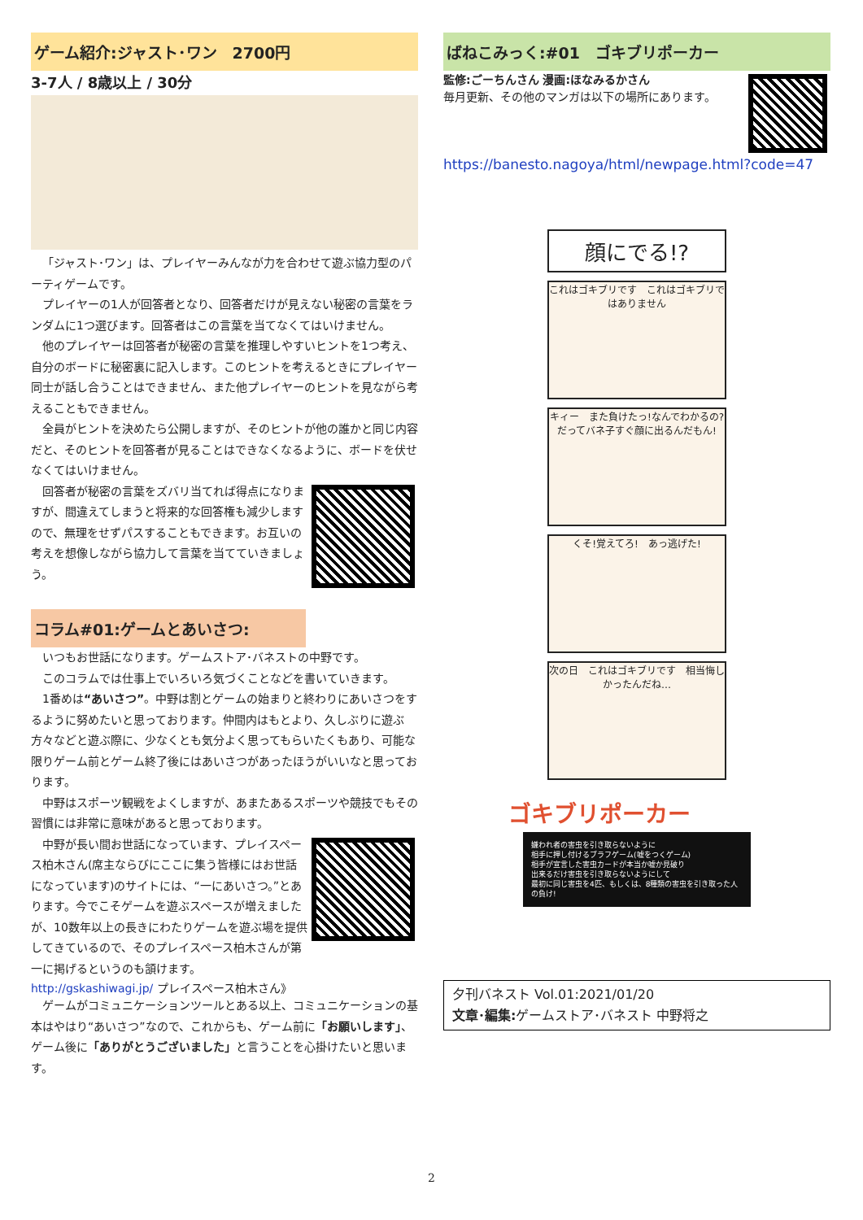ゲーム紹介:ジャスト･ワン　2700円
3-7人 / 8歳以上 / 30分
「ジャスト･ワン」は、プレイヤーみんなが力を合わせて遊ぶ協力型のパーティゲームです。
プレイヤーの1人が回答者となり、回答者だけが見えない秘密の言葉をランダムに1つ選びます。回答者はこの言葉を当てなくてはいけません。
他のプレイヤーは回答者が秘密の言葉を推理しやすいヒントを1つ考え、自分のボードに秘密裏に記入します。このヒントを考えるときにプレイヤー同士が話し合うことはできません、また他プレイヤーのヒントを見ながら考えることもできません。
全員がヒントを決めたら公開しますが、そのヒントが他の誰かと同じ内容だと、そのヒントを回答者が見ることはできなくなるように、ボードを伏せなくてはいけません。
回答者が秘密の言葉をズバリ当てれば得点になりますが、間違えてしまうと将来的な回答権も減少しますので、無理をせずパスすることもできます。お互いの考えを想像しながら協力して言葉を当てていきましょう。
コラム#01:ゲームとあいさつ:
いつもお世話になります。ゲームストア･バネストの中野です。
このコラムでは仕事上でいろいろ気づくことなどを書いていきます。
1番めは“あいさつ”。中野は割とゲームの始まりと終わりにあいさつをするように努めたいと思っております。仲間内はもとより、久しぶりに遊ぶ方々などと遊ぶ際に、少なくとも気分よく思ってもらいたくもあり、可能な限りゲーム前とゲーム終了後にはあいさつがあったほうがいいなと思っております。
中野はスポーツ観戦をよくしますが、あまたあるスポーツや競技でもその習慣には非常に意味があると思っております。
中野が長い間お世話になっています、プレイスペース柏木さん(席主ならびにここに集う皆様にはお世話になっています)のサイトには、“一にあいさつ。”とあります。今でこそゲームを遊ぶスペースが増えましたが、10数年以上の長きにわたりゲームを遊ぶ場を提供してきているので、そのプレイスペース柏木さんが第一に掲げるというのも頷けます。
http://gskashiwagi.jp/ プレイスペース柏木さん》
ゲームがコミュニケーションツールとある以上、コミュニケーションの基本はやはり“あいさつ”なので、これからも、ゲーム前に「お願いします」、ゲーム後に「ありがとうございました」と言うことを心掛けたいと思います。
ばねこみっく:#01　ゴキブリポーカー
監修:ごーちんさん 漫画:ほなみるかさん
毎月更新、その他のマンガは以下の場所にあります。
https://banesto.nagoya/html/newpage.html?code=47
顔にでる!?
これはゴキブリです　これはゴキブリではありません
キィー　また負けたっ!なんでわかるの?　だってバネ子すぐ顔に出るんだもん!
くそ!覚えてろ!　あっ逃げた!
次の日　これはゴキブリです　相当悔しかったんだね…
ゴキブリポーカー
嫌われ者の害虫を引き取らないように
相手に押し付けるブラフゲーム(嘘をつくゲーム)
相手が宣言した害虫カードが本当か嘘か見破り
出来るだけ害虫を引き取らないようにして
最初に同じ害虫を4匹、もしくは、8種類の害虫を引き取った人の負け!
夕刊バネスト Vol.01:2021/01/20
文章･編集: ゲームストア･バネスト 中野将之
2